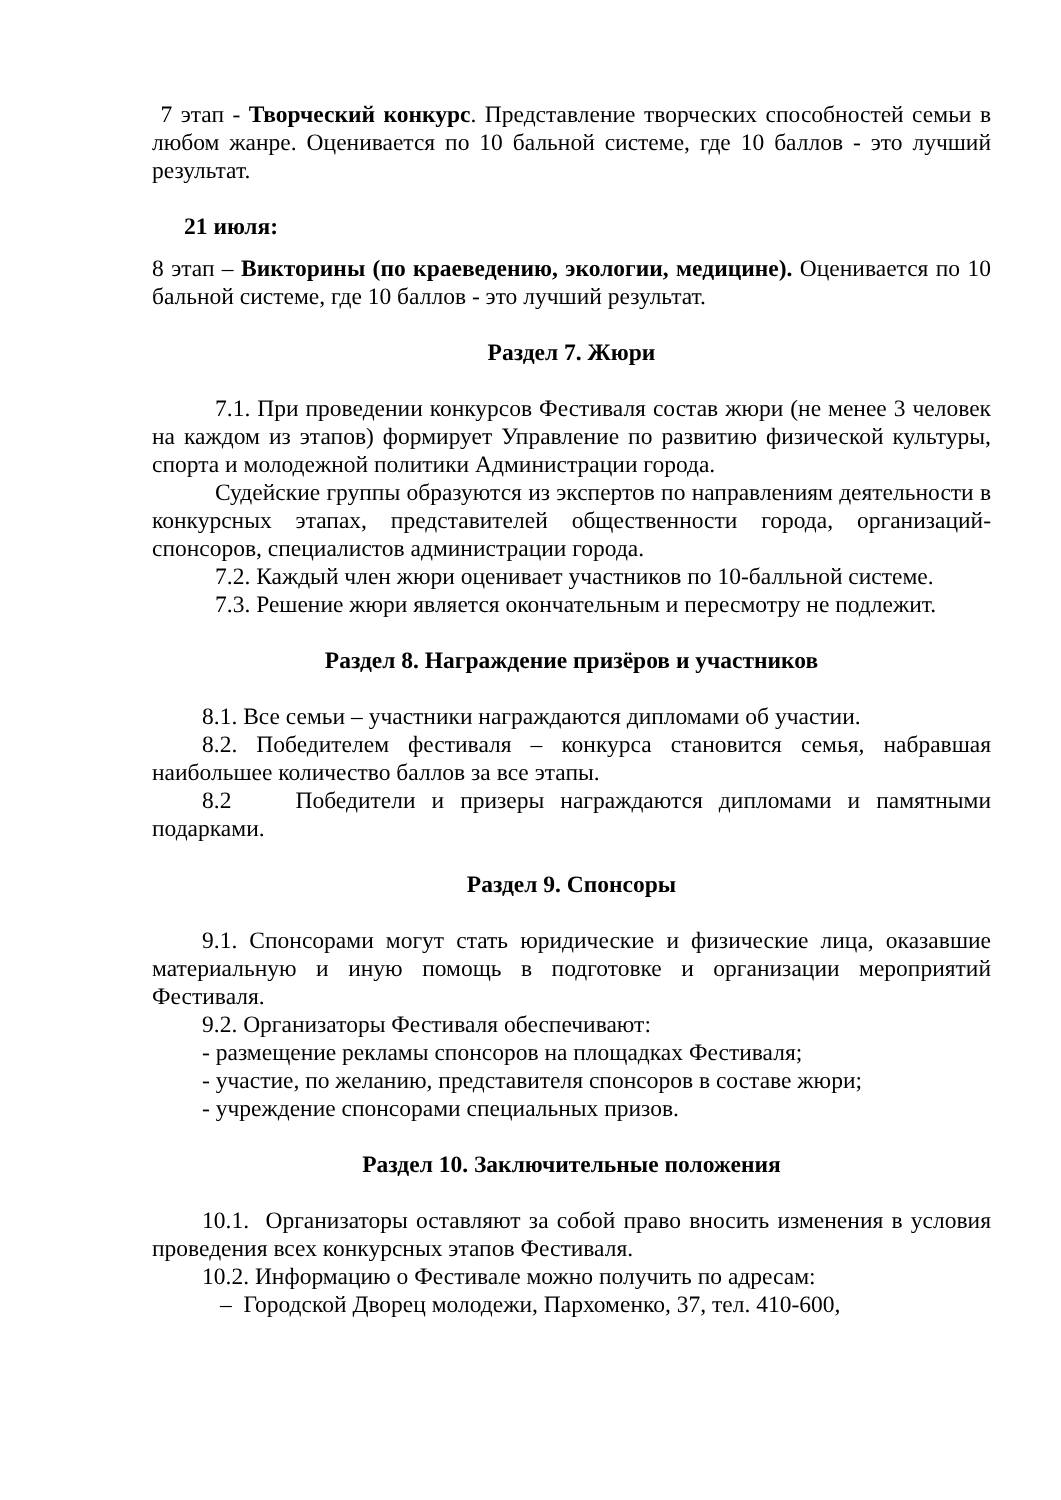7 этап - Творческий конкурс. Представление творческих способностей семьи в любом жанре. Оценивается по 10 бальной системе, где 10 баллов - это лучший результат.
21 июля:
8 этап – Викторины (по краеведению, экологии, медицине). Оценивается по 10 бальной системе, где 10 баллов - это лучший результат.
Раздел 7. Жюри
7.1. При проведении конкурсов Фестиваля состав жюри (не менее 3 человек на каждом из этапов) формирует Управление по развитию физической культуры, спорта и молодежной политики Администрации города.
Судейские группы образуются из экспертов по направлениям деятельности в конкурсных этапах, представителей общественности города, организаций-спонсоров, специалистов администрации города.
7.2. Каждый член жюри оценивает участников по 10-балльной системе.
7.3. Решение жюри является окончательным и пересмотру не подлежит.
Раздел 8. Награждение призёров и участников
8.1. Все семьи – участники награждаются дипломами об участии.
8.2. Победителем фестиваля – конкурса становится семья, набравшая наибольшее количество баллов за все этапы.
8.2 Победители и призеры награждаются дипломами и памятными подарками.
Раздел 9. Спонсоры
9.1. Спонсорами могут стать юридические и физические лица, оказавшие материальную и иную помощь в подготовке и организации мероприятий Фестиваля.
9.2. Организаторы Фестиваля обеспечивают:
- размещение рекламы спонсоров на площадках Фестиваля;
- участие, по желанию, представителя спонсоров в составе жюри;
- учреждение спонсорами специальных призов.
Раздел 10. Заключительные положения
10.1. Организаторы оставляют за собой право вносить изменения в условия проведения всех конкурсных этапов Фестиваля.
10.2. Информацию о Фестивале можно получить по адресам:
– Городской Дворец молодежи, Пархоменко, 37, тел. 410-600,